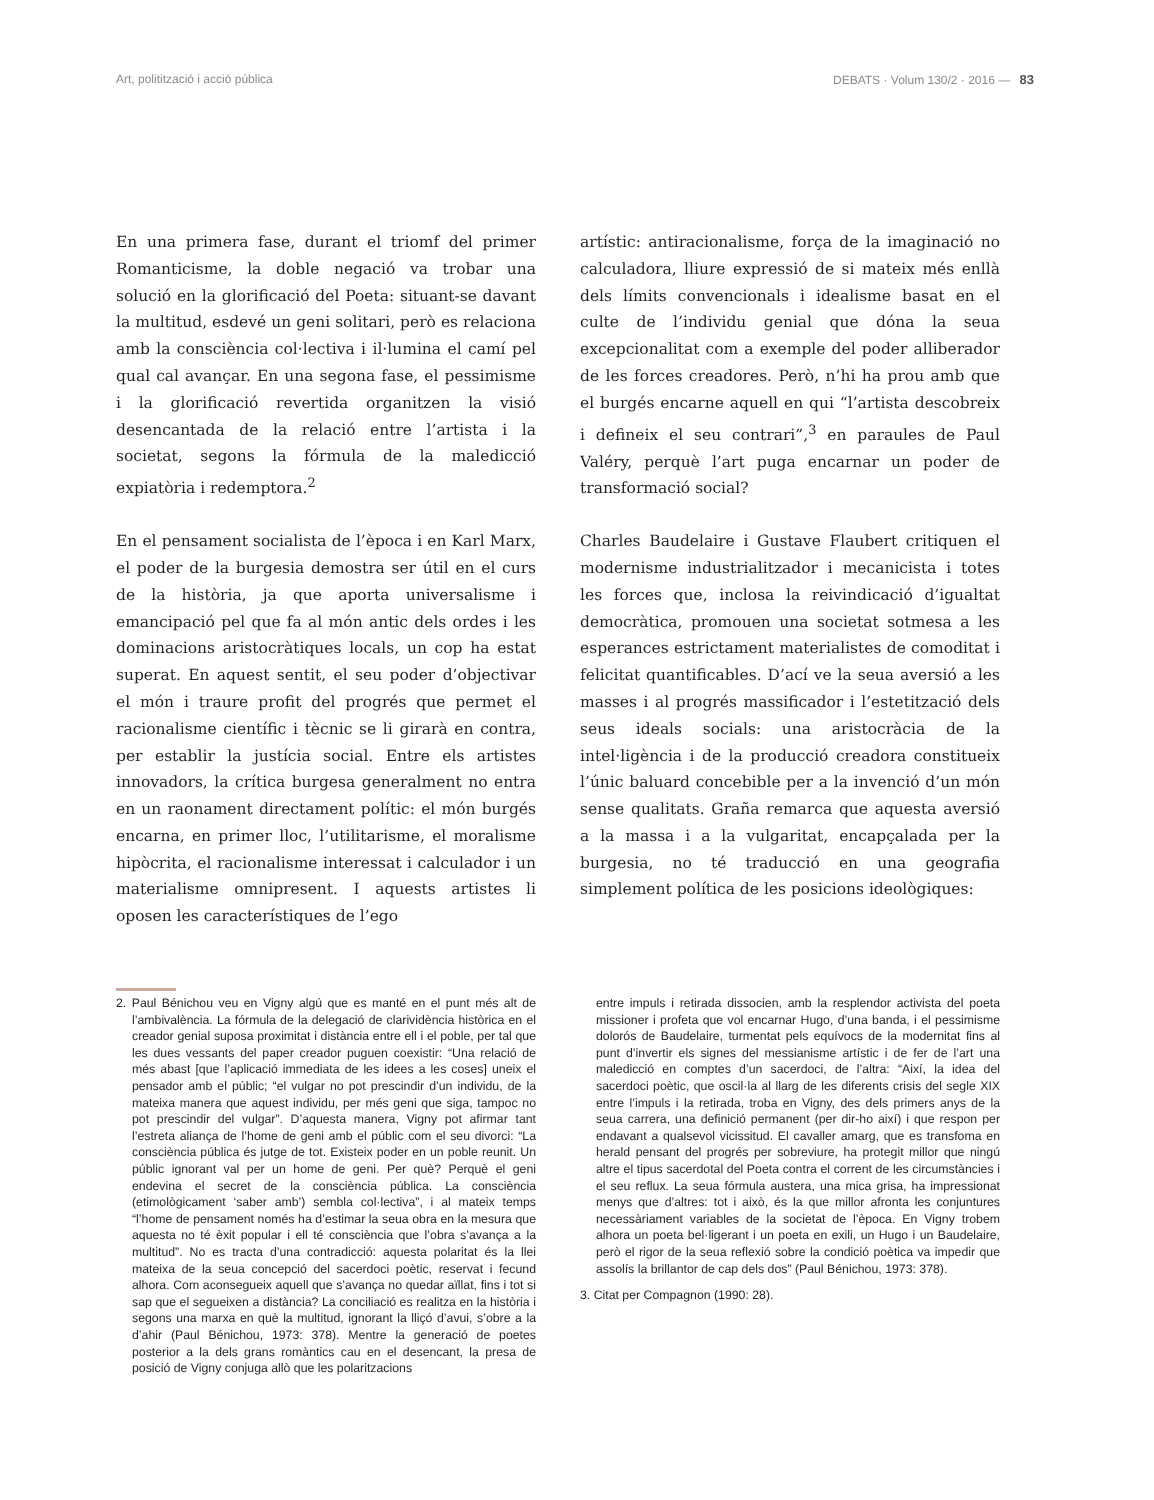Art, politització i acció pública DEBATS · Volum 130/2 · 2016 — 83
En una primera fase, durant el triomf del primer Romanticisme, la doble negació va trobar una solució en la glorificació del Poeta: situant-se davant la multitud, esdevé un geni solitari, però es relaciona amb la consciència col·lectiva i il·lumina el camí pel qual cal avançar. En una segona fase, el pessimisme i la glorificació revertida organitzen la visió desencantada de la relació entre l’artista i la societat, segons la fórmula de la maledicció expiatòria i redemptora.<sup>2</sup>
En el pensament socialista de l’època i en Karl Marx, el poder de la burgesia demostra ser útil en el curs de la història, ja que aporta universalisme i emancipació pel que fa al món antic dels ordes i les dominacions aristocràtiques locals, un cop ha estat superat. En aquest sentit, el seu poder d’objectivar el món i traure profit del progrés que permet el racionalisme científic i tècnic se li girarà en contra, per establir la justícia social. Entre els artistes innovadors, la crítica burgesa generalment no entra en un raonament directament polític: el món burgés encarna, en primer lloc, l’utilitarisme, el moralisme hipòcrita, el racionalisme interessat i calculador i un materialisme omnipresent. I aquests artistes li oposen les característiques de l’ego
artístic: antiracionalisme, força de la imaginació no calculadora, lliure expressió de si mateix més enllà dels límits convencionals i idealisme basat en el culte de l’individu genial que dóna la seua excepcionalitat com a exemple del poder alliberador de les forces creadores. Però, n’hi ha prou amb que el burgés encarne aquell en qui “l’artista descobreix i defineix el seu contrari”,<sup>3</sup> en paraules de Paul Valéry, perquè l’art puga encarnar un poder de transformació social?
Charles Baudelaire i Gustave Flaubert critiquen el modernisme industrialitzador i mecanicista i totes les forces que, inclosa la reivindicació d’igualtat democràtica, promouen una societat sotmesa a les esperances estrictament materialistes de comoditat i felicitat quantificables. D’ací ve la seua aversió a les masses i al progrés massificador i l’estetització dels seus ideals socials: una aristocràcia de la intel·ligència i de la producció creadora constitueix l’únic baluard concebible per a la invenció d’un món sense qualitats. Graña remarca que aquesta aversió a la massa i a la vulgaritat, encapçalada per la burgesia, no té traducció en una geografia simplement política de les posicions ideològiques:
2. Paul Bénichou veu en Vigny algú que es manté en el punt més alt de l’ambivalència. La fórmula de la delegació de clarividència històrica en el creador genial suposa proximitat i distància entre ell i el poble, per tal que les dues vessants del paper creador puguen coexistir: “Una relació de més abast [que l’aplicació immediata de les idees a les coses] uneix el pensador amb el públic; “el vulgar no pot prescindir d’un individu, de la mateixa manera que aquest individu, per més geni que siga, tampoc no pot prescindir del vulgar”. D’aquesta manera, Vigny pot afirmar tant l’estreta aliança de l’home de geni amb el públic com el seu divorci: “La consciència pública és jutge de tot. Existeix poder en un poble reunit. Un públic ignorant val per un home de geni. Per què? Perquè el geni endevina el secret de la consciència pública. La consciència (etimològicament ‘saber amb’) sembla col·lectiva”, i al mateix temps “l’home de pensament només ha d’estimar la seua obra en la mesura que aquesta no té èxit popular i ell té consciència que l’obra s’avança a la multitud”. No es tracta d’una contradicció: aquesta polaritat és la llei mateixa de la seua concepció del sacerdoci poètic, reservat i fecund alhora. Com aconsegueix aquell que s’avança no quedar aïllat, fins i tot si sap que el segueixen a distància? La conciliació es realitza en la història i segons una marxa en què la multitud, ignorant la lliçó d’avui, s’obre a la d’ahir (Paul Bénichou, 1973: 378). Mentre la generació de poetes posterior a la dels grans romàntics cau en el desencant, la presa de posició de Vigny conjuga allò que les polaritzacions
entre impuls i retirada dissocien, amb la resplendor activista del poeta missioner i profeta que vol encarnar Hugo, d’una banda, i el pessimisme dolorós de Baudelaire, turmentat pels equívocs de la modernitat fins al punt d’invertir els signes del messianisme artístic i de fer de l’art una maledicció en comptes d’un sacerdoci, de l’altra: “Així, la idea del sacerdoci poètic, que oscil·la al llarg de les diferents crisis del segle XIX entre l’impuls i la retirada, troba en Vigny, des dels primers anys de la seua carrera, una definició permanent (per dir-ho així) i que respon per endavant a qualsevol vicissitud. El cavaller amarg, que es transfoma en herald pensant del progrés per sobreviure, ha protegit millor que ningú altre el tipus sacerdotal del Poeta contra el corrent de les circumstàncies i el seu reflux. La seua fórmula austera, una mica grisa, ha impressionat menys que d’altres: tot i això, és la que millor afronta les conjuntures necessàriament variables de la societat de l’època. En Vigny trobem alhora un poeta bel·ligerant i un poeta en exili, un Hugo i un Baudelaire, però el rigor de la seua reflexió sobre la condició poètica va impedir que assolís la brillantor de cap dels dos” (Paul Bénichou, 1973: 378).
3. Citat per Compagnon (1990: 28).